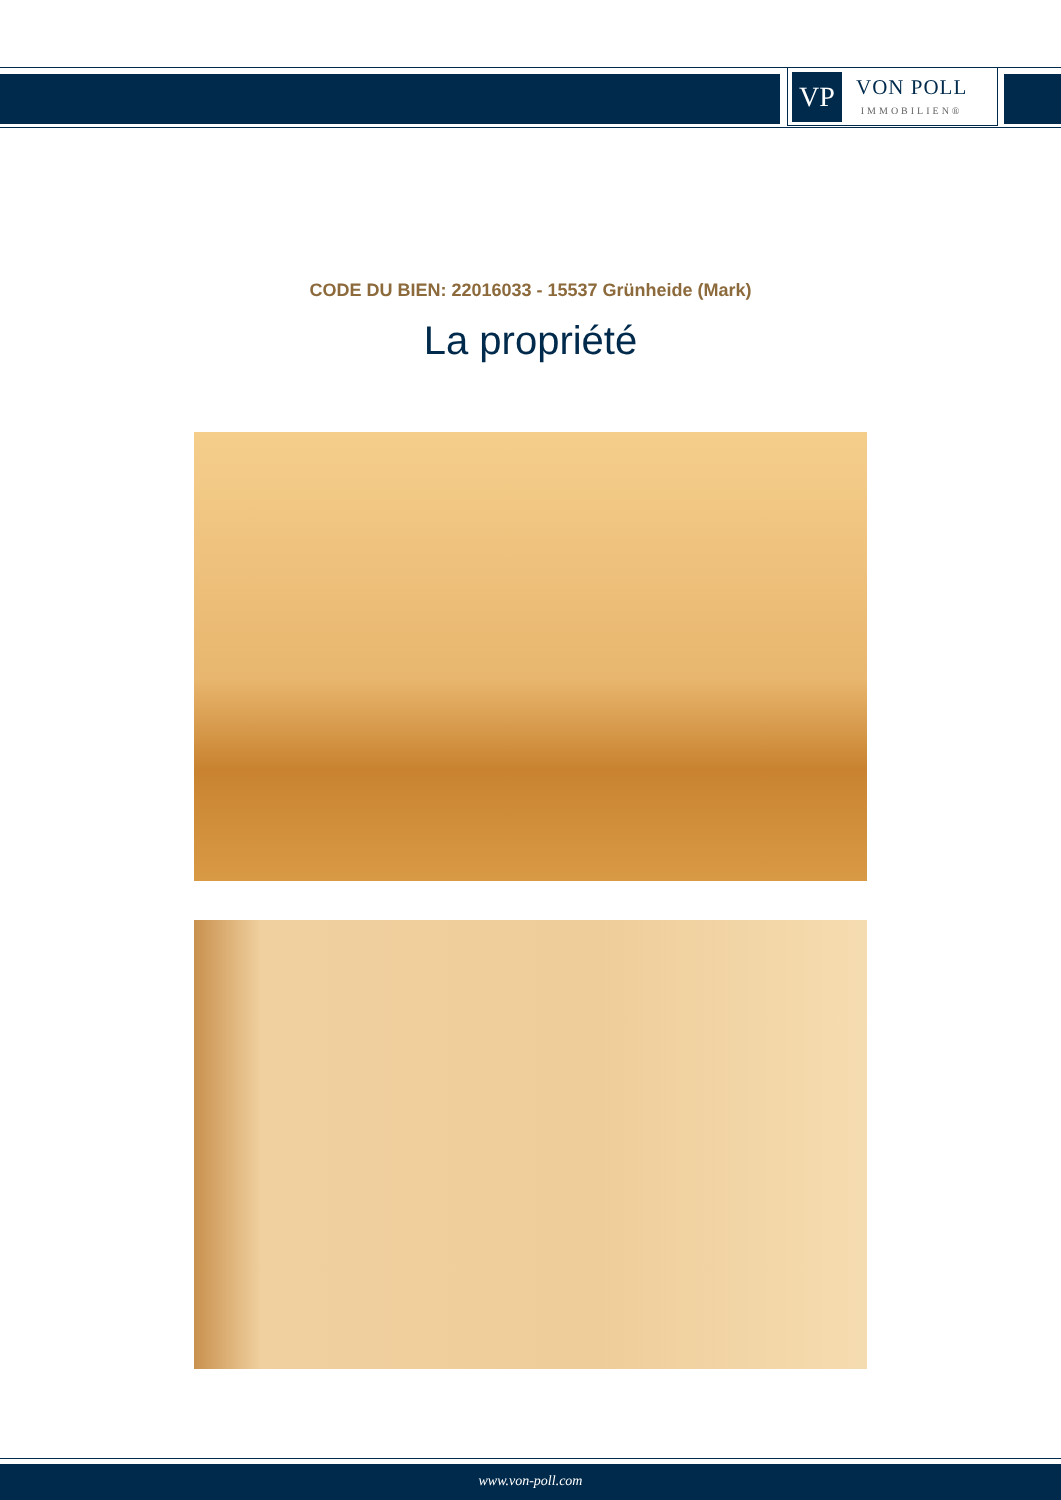VP
VON POLL
IMMOBILIEN®
CODE DU BIEN: 22016033 - 15537 Grünheide (Mark)
La propriété
www.von-poll.com